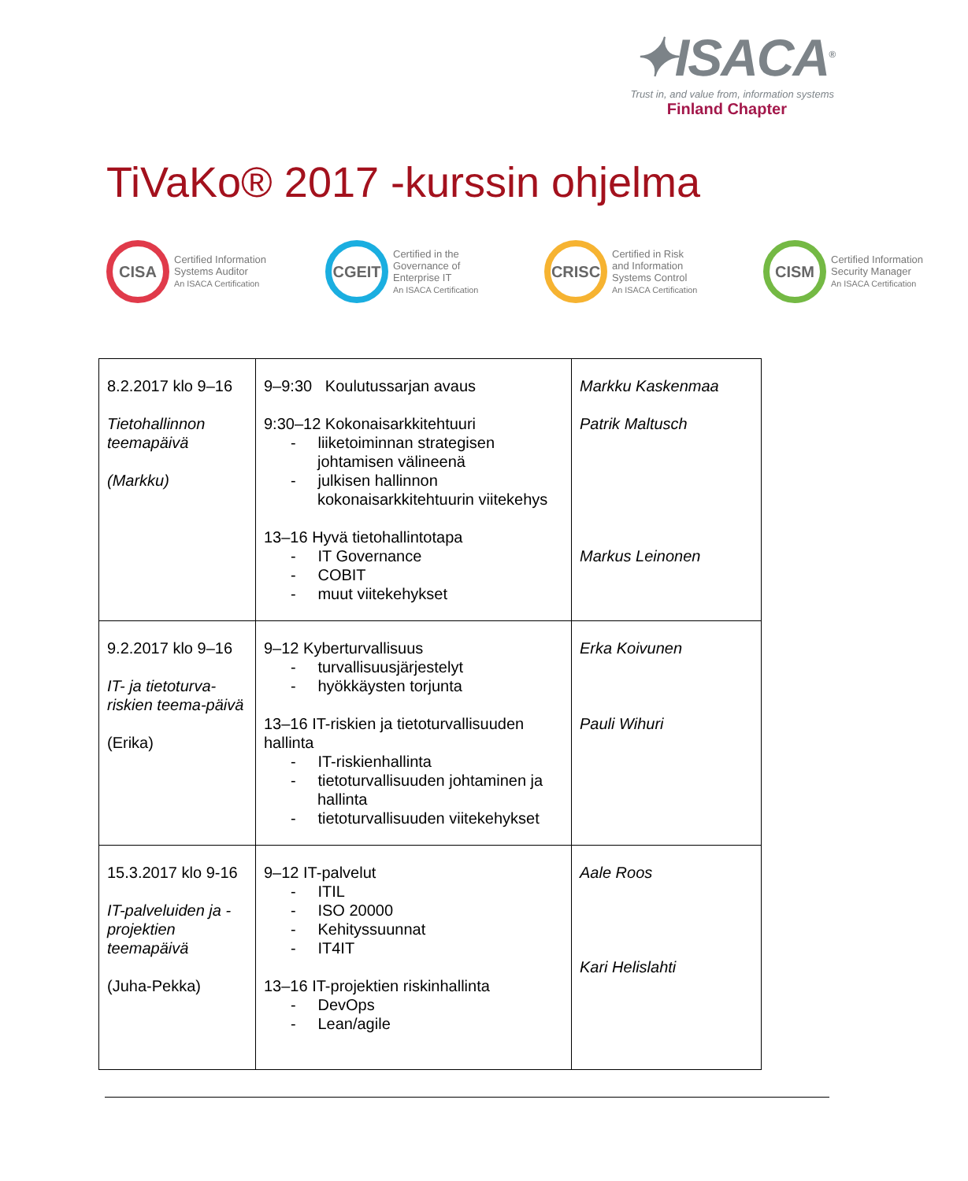✦ISACA<sup>®</sup>
Trust in, and value from, information systems
Finland Chapter
TiVaKo® 2017 -kurssin ohjelma
CISA
Certified Information
Systems Auditor
An ISACA Certification
CGEIT
Certified in the
Governance of
Enterprise IT
An ISACA Certification
CRISC
Certified in Risk
and Information
Systems Control
An ISACA Certification
CISM
Certified Information
Security Manager
An ISACA Certification
| 8.2.2017 klo 9–16 Tietohallinnon teemapäivä (Markku) | 9–9:30 Koulutussarjan avaus 9:30–12 Kokonaisarkkitehtuuri - liiketoiminnan strategisen johtamisen välineenä - julkisen hallinnon kokonaisarkkitehtuurin viitekehys 13–16 Hyvä tietohallintotapa - IT Governance - COBIT - muut viitekehykset | Markku Kaskenmaa Patrik Maltusch Markus Leinonen |
| 9.2.2017 klo 9–16 IT- ja tietoturva-riskien teema-päivä (Erika) | 9–12 Kyberturvallisuus - turvallisuusjärjestelyt - hyökkäysten torjunta 13–16 IT-riskien ja tietoturvallisuuden hallinta - IT-riskienhallinta - tietoturvallisuuden johtaminen ja hallinta - tietoturvallisuuden viitekehykset | Erka Koivunen Pauli Wihuri |
| 15.3.2017 klo 9-16 IT-palveluiden ja -projektien teemapäivä (Juha-Pekka) | 9–12 IT-palvelut - ITIL - ISO 20000 - Kehityssuunnat - IT4IT 13–16 IT-projektien riskinhallinta - DevOps - Lean/agile | Aale Roos Kari Helislahti |